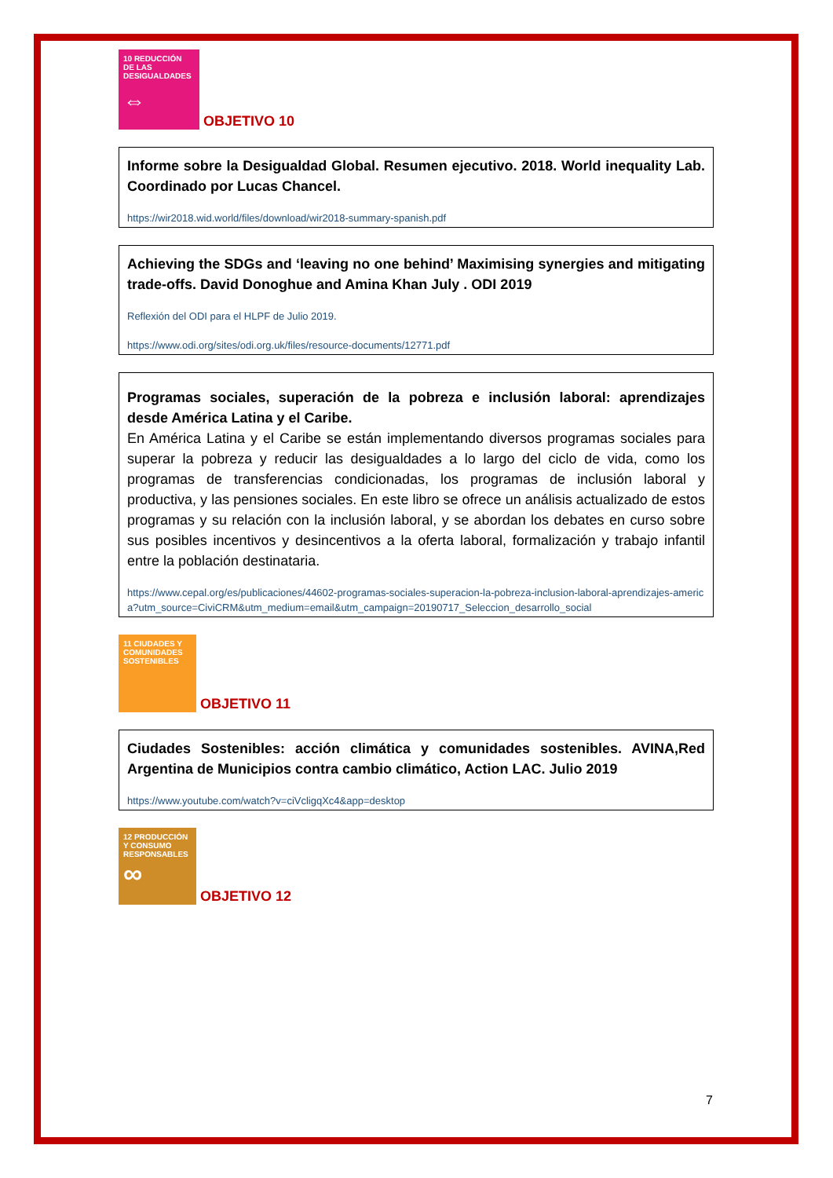10 REDUCCIÓN DE LAS DESIGUALDADES
⇔
OBJETIVO 10
Informe sobre la Desigualdad Global. Resumen ejecutivo. 2018. World inequality Lab. Coordinado por Lucas Chancel.
https://wir2018.wid.world/files/download/wir2018-summary-spanish.pdf
Achieving the SDGs and ‘leaving no one behind’ Maximising synergies and mitigating trade-offs. David Donoghue and Amina Khan July . ODI 2019
Reflexión del ODI para el HLPF de Julio 2019.
https://www.odi.org/sites/odi.org.uk/files/resource-documents/12771.pdf
Programas sociales, superación de la pobreza e inclusión laboral: aprendizajes desde América Latina y el Caribe.
En América Latina y el Caribe se están implementando diversos programas sociales para superar la pobreza y reducir las desigualdades a lo largo del ciclo de vida, como los programas de transferencias condicionadas, los programas de inclusión laboral y productiva, y las pensiones sociales. En este libro se ofrece un análisis actualizado de estos programas y su relación con la inclusión laboral, y se abordan los debates en curso sobre sus posibles incentivos y desincentivos a la oferta laboral, formalización y trabajo infantil entre la población destinataria.
https://www.cepal.org/es/publicaciones/44602-programas-sociales-superacion-la-pobreza-inclusion-laboral-aprendizajes-america?utm_source=CiviCRM&utm_medium=email&utm_campaign=20190717_Seleccion_desarrollo_social
11 CIUDADES Y COMUNIDADES SOSTENIBLES
OBJETIVO 11
Ciudades Sostenibles: acción climática y comunidades sostenibles. AVINA,Red Argentina de Municipios contra cambio climático, Action LAC. Julio 2019
https://www.youtube.com/watch?v=ciVcligqXc4&app=desktop
12 PRODUCCIÓN Y CONSUMO RESPONSABLES
∞
OBJETIVO 12
7